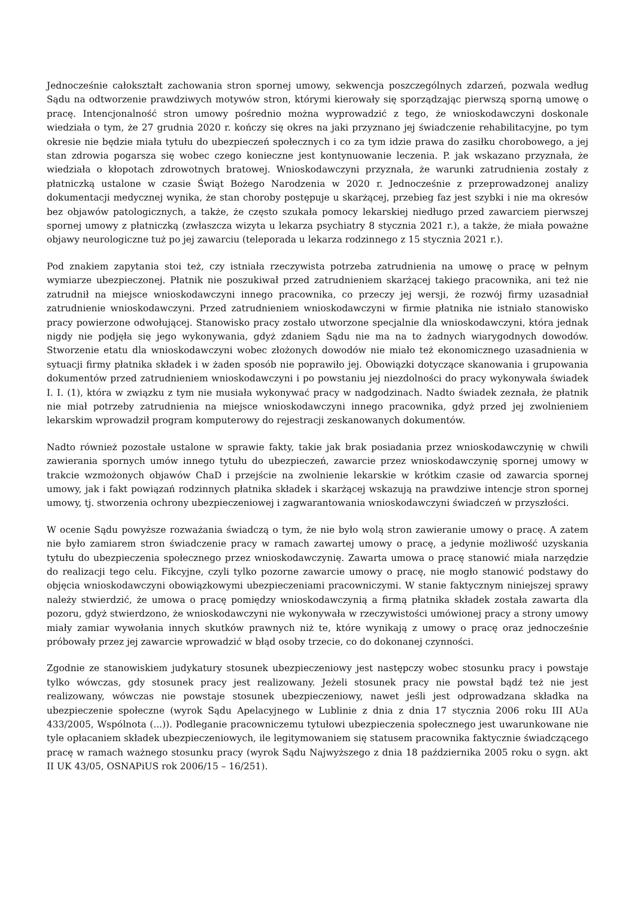Jednocześnie całokształt zachowania stron spornej umowy, sekwencja poszczególnych zdarzeń, pozwala według Sądu na odtworzenie prawdziwych motywów stron, którymi kierowały się sporządzając pierwszą sporną umowę o pracę. Intencjonalność stron umowy pośrednio można wyprowadzić z tego, że wnioskodawczyni doskonale wiedziała o tym, że 27 grudnia 2020 r. kończy się okres na jaki przyznano jej świadczenie rehabilitacyjne, po tym okresie nie będzie miała tytułu do ubezpieczeń społecznych i co za tym idzie prawa do zasiłku chorobowego, a jej stan zdrowia pogarsza się wobec czego konieczne jest kontynuowanie leczenia. P. jak wskazano przyznała, że wiedziała o kłopotach zdrowotnych bratowej. Wnioskodawczyni przyznała, że warunki zatrudnienia zostały z płatniczką ustalone w czasie Świąt Bożego Narodzenia w 2020 r. Jednocześnie z przeprowadzonej analizy dokumentacji medycznej wynika, że stan choroby postępuje u skarżącej, przebieg faz jest szybki i nie ma okresów bez objawów patologicznych, a także, że często szukała pomocy lekarskiej niedługo przed zawarciem pierwszej spornej umowy z płatniczką (zwłaszcza wizyta u lekarza psychiatry 8 stycznia 2021 r.), a także, że miała poważne objawy neurologiczne tuż po jej zawarciu (teleporada u lekarza rodzinnego z 15 stycznia 2021 r.).
Pod znakiem zapytania stoi też, czy istniała rzeczywista potrzeba zatrudnienia na umowę o pracę w pełnym wymiarze ubezpieczonej. Płatnik nie poszukiwał przed zatrudnieniem skarżącej takiego pracownika, ani też nie zatrudnił na miejsce wnioskodawczyni innego pracownika, co przeczy jej wersji, że rozwój firmy uzasadniał zatrudnienie wnioskodawczyni. Przed zatrudnieniem wnioskodawczyni w firmie płatnika nie istniało stanowisko pracy powierzone odwołującej. Stanowisko pracy zostało utworzone specjalnie dla wnioskodawczyni, która jednak nigdy nie podjęła się jego wykonywania, gdyż zdaniem Sądu nie ma na to żadnych wiarygodnych dowodów. Stworzenie etatu dla wnioskodawczyni wobec złożonych dowodów nie miało też ekonomicznego uzasadnienia w sytuacji firmy płatnika składek i w żaden sposób nie poprawiło jej. Obowiązki dotyczące skanowania i grupowania dokumentów przed zatrudnieniem wnioskodawczyni i po powstaniu jej niezdolności do pracy wykonywała świadek I. I. (1), która w związku z tym nie musiała wykonywać pracy w nadgodzinach. Nadto świadek zeznała, że płatnik nie miał potrzeby zatrudnienia na miejsce wnioskodawczyni innego pracownika, gdyż przed jej zwolnieniem lekarskim wprowadził program komputerowy do rejestracji zeskanowanych dokumentów.
Nadto również pozostałe ustalone w sprawie fakty, takie jak brak posiadania przez wnioskodawczynię w chwili zawierania spornych umów innego tytułu do ubezpieczeń, zawarcie przez wnioskodawczynię spornej umowy w trakcie wzmożonych objawów ChaD i przejście na zwolnienie lekarskie w krótkim czasie od zawarcia spornej umowy, jak i fakt powiązań rodzinnych płatnika składek i skarżącej wskazują na prawdziwe intencje stron spornej umowy, tj. stworzenia ochrony ubezpieczeniowej i zagwarantowania wnioskodawczyni świadczeń w przyszłości.
W ocenie Sądu powyższe rozważania świadczą o tym, że nie było wolą stron zawieranie umowy o pracę. A zatem nie było zamiarem stron świadczenie pracy w ramach zawartej umowy o pracę, a jedynie możliwość uzyskania tytułu do ubezpieczenia społecznego przez wnioskodawczynię. Zawarta umowa o pracę stanowić miała narzędzie do realizacji tego celu. Fikcyjne, czyli tylko pozorne zawarcie umowy o pracę, nie mogło stanowić podstawy do objęcia wnioskodawczyni obowiązkowymi ubezpieczeniami pracowniczymi. W stanie faktycznym niniejszej sprawy należy stwierdzić, że umowa o pracę pomiędzy wnioskodawczynią a firmą płatnika składek została zawarta dla pozoru, gdyż stwierdzono, że wnioskodawczyni nie wykonywała w rzeczywistości umówionej pracy a strony umowy miały zamiar wywołania innych skutków prawnych niż te, które wynikają z umowy o pracę oraz jednocześnie próbowały przez jej zawarcie wprowadzić w błąd osoby trzecie, co do dokonanej czynności.
Zgodnie ze stanowiskiem judykatury stosunek ubezpieczeniowy jest następczy wobec stosunku pracy i powstaje tylko wówczas, gdy stosunek pracy jest realizowany. Jeżeli stosunek pracy nie powstał bądź też nie jest realizowany, wówczas nie powstaje stosunek ubezpieczeniowy, nawet jeśli jest odprowadzana składka na ubezpieczenie społeczne (wyrok Sądu Apelacyjnego w Lublinie z dnia z dnia 17 stycznia 2006 roku III AUa 433/2005, Wspólnota (...)). Podleganie pracowniczemu tytułowi ubezpieczenia społecznego jest uwarunkowane nie tyle opłacaniem składek ubezpieczeniowych, ile legitymowaniem się statusem pracownika faktycznie świadczącego pracę w ramach ważnego stosunku pracy (wyrok Sądu Najwyższego z dnia 18 października 2005 roku o sygn. akt II UK 43/05, OSNAPiUS rok 2006/15 – 16/251).